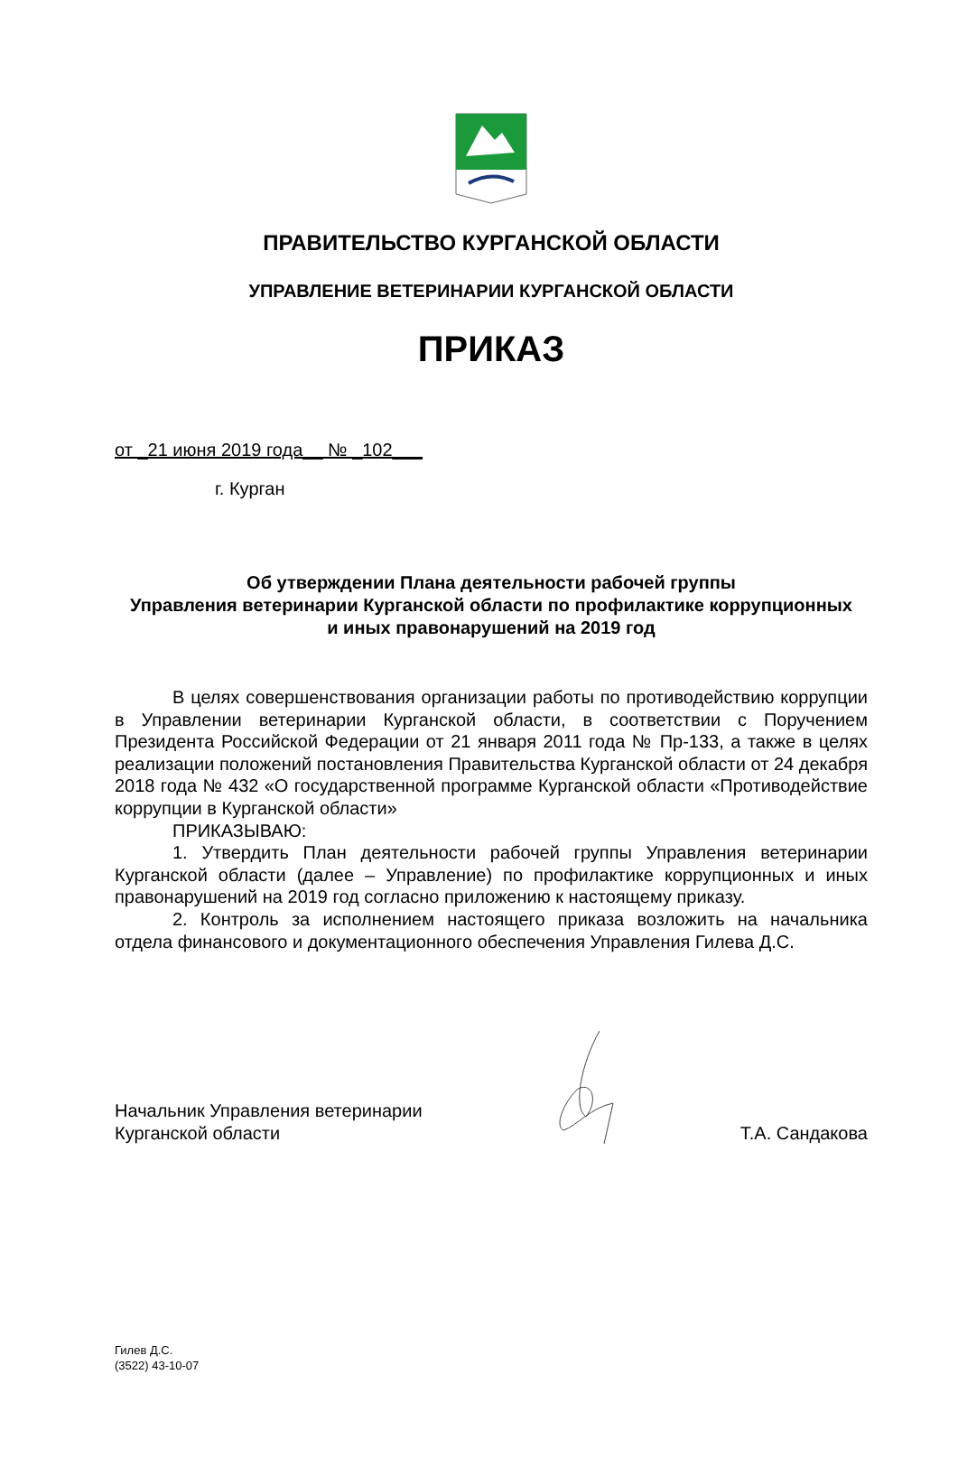ПРАВИТЕЛЬСТВО КУРГАНСКОЙ ОБЛАСТИ
УПРАВЛЕНИЕ ВЕТЕРИНАРИИ КУРГАНСКОЙ ОБЛАСТИ
ПРИКАЗ
от _21 июня 2019 года__ № _102___
г. Курган
Об утверждении Плана деятельности рабочей группы
Управления ветеринарии Курганской области по профилактике коррупционных
и иных правонарушений на 2019 год
В целях совершенствования организации работы по противодействию коррупции в Управлении ветеринарии Курганской области, в соответствии с Поручением Президента Российской Федерации от 21 января 2011 года № Пр-133, а также в целях реализации положений постановления Правительства Курганской области от 24 декабря 2018 года № 432 «О государственной программе Курганской области «Противодействие коррупции в Курганской области»
ПРИКАЗЫВАЮ:
1. Утвердить План деятельности рабочей группы Управления ветеринарии Курганской области (далее – Управление) по профилактике коррупционных и иных правонарушений на 2019 год согласно приложению к настоящему приказу.
2. Контроль за исполнением настоящего приказа возложить на начальника отдела финансового и документационного обеспечения Управления Гилева Д.С.
Начальник Управления ветеринарии
Курганской области
Т.А. Сандакова
Гилев Д.С.
(3522) 43-10-07